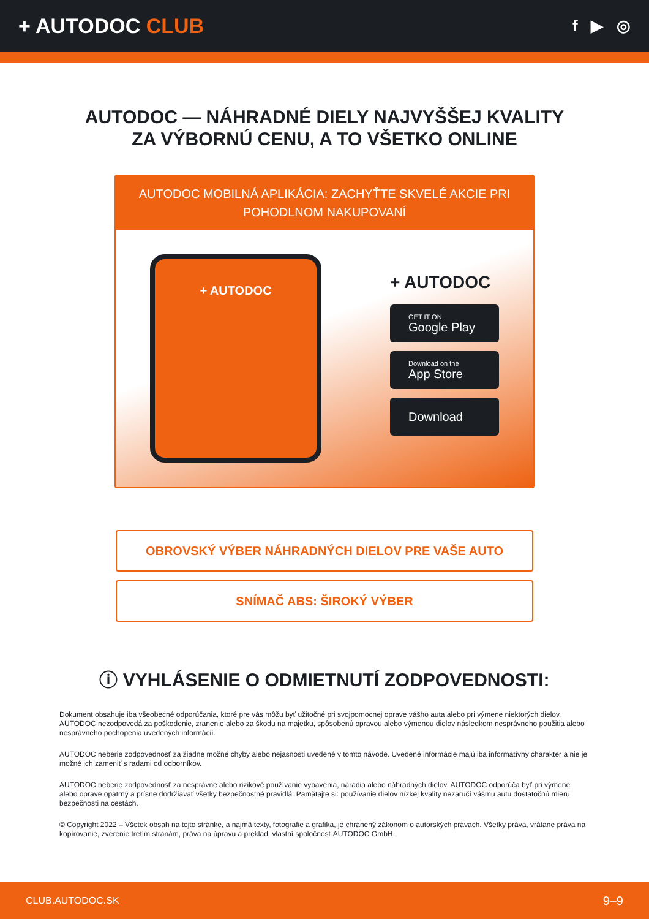+ AUTODOC CLUB
f ▶ ◎
AUTODOC — NÁHRADNÉ DIELY NAJVYŠŠEJ KVALITY
ZA VÝBORNÚ CENU, A TO VŠETKO ONLINE
AUTODOC MOBILNÁ APLIKÁCIA: ZACHYŤTE SKVELÉ AKCIE PRI POHODLNOM NAKUPOVANÍ
+ AUTODOC
+ AUTODOC
GET IT ON
Google Play
Download on the
App Store
Download
OBROVSKÝ VÝBER NÁHRADNÝCH DIELOV PRE VAŠE AUTO
SNÍMAČ ABS: ŠIROKÝ VÝBER
ⓘ VYHLÁSENIE O ODMIETNUTÍ ZODPOVEDNOSTI:
Dokument obsahuje iba všeobecné odporúčania, ktoré pre vás môžu byť užitočné pri svojpomocnej oprave vášho auta alebo pri výmene niektorých dielov. AUTODOC nezodpovedá za poškodenie, zranenie alebo za škodu na majetku, spôsobenú opravou alebo výmenou dielov následkom nesprávneho použitia alebo nesprávneho pochopenia uvedených informácií.
AUTODOC neberie zodpovednosť za žiadne možné chyby alebo nejasnosti uvedené v tomto návode. Uvedené informácie majú iba informatívny charakter a nie je možné ich zameniť s radami od odborníkov.
AUTODOC neberie zodpovednosť za nesprávne alebo rizikové používanie vybavenia, náradia alebo náhradných dielov. AUTODOC odporúča byť pri výmene alebo oprave opatrný a prísne dodržiavať všetky bezpečnostné pravidlá. Pamätajte si: používanie dielov nízkej kvality nezaručí vášmu autu dostatočnú mieru bezpečnosti na cestách.
© Copyright 2022 – Všetok obsah na tejto stránke, a najmä texty, fotografie a grafika, je chránený zákonom o autorských právach. Všetky práva, vrátane práva na kopírovanie, zverenie tretím stranám, práva na úpravu a preklad, vlastní spoločnosť AUTODOC GmbH.
CLUB.AUTODOC.SK 9–9